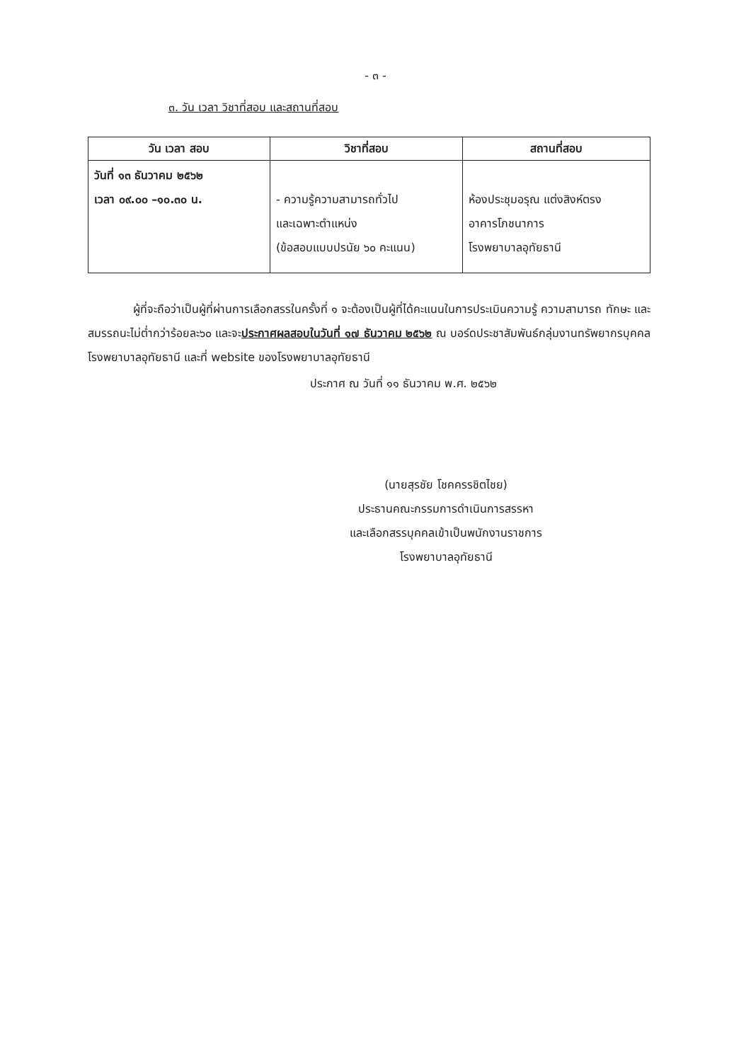- ๓ -
๓. วัน เวลา วิชาที่สอบ และสถานที่สอบ
| วัน เวลา สอบ | วิชาที่สอบ | สถานที่สอบ |
| --- | --- | --- |
| วันที่ ๑๓ ธันวาคม ๒๕๖๒ เวลา ๐๙.๐๐ –๑๐.๓๐ น. | - ความรู้ความสามารถทั่วไป และเฉพาะตำแหน่ง (ข้อสอบแบบปรนัย ๖๐ คะแนน) | ห้องประชุมอรุณ แต่งสิงห์ตรง อาคารโภชนาการ โรงพยาบาลอุทัยธานี |
ผู้ที่จะถือว่าเป็นผู้ที่ผ่านการเลือกสรรในครั้งที่ ๑ จะต้องเป็นผู้ที่ได้คะแนนในการประเมินความรู้ ความสามารถ ทักษะ และสมรรถนะไม่ต่ำกว่าร้อยละ๖๐ และจะประกาศผลสอบในวันที่ ๑๗ ธันวาคม ๒๕๖๒ ณ บอร์ดประชาสัมพันธ์กลุ่มงานทรัพยากรบุคคล โรงพยาบาลอุทัยธานี และที่ website ของโรงพยาบาลอุทัยธานี
ประกาศ ณ วันที่ ๑๑ ธันวาคม พ.ศ. ๒๕๖๒
(นายสุรชัย โชคครรชิตไชย)
ประธานคณะกรรมการดำเนินการสรรหา
และเลือกสรรบุคคลเข้าเป็นพนักงานราชการ
โรงพยาบาลอุทัยธานี